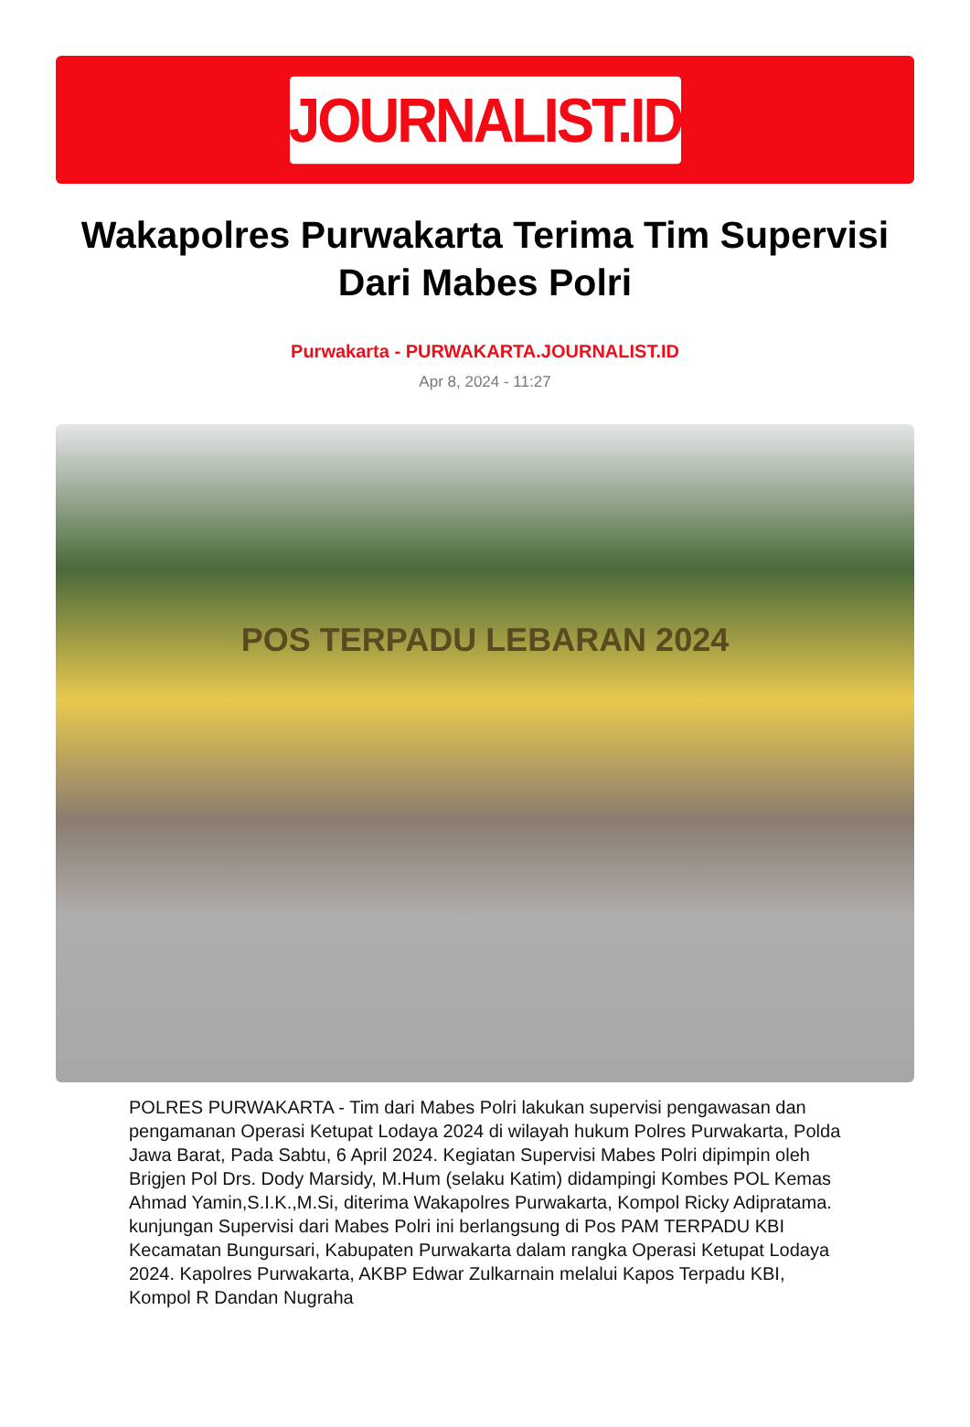JOURNALIST.ID
Wakapolres Purwakarta Terima Tim Supervisi Dari Mabes Polri
Purwakarta - PURWAKARTA.JOURNALIST.ID
Apr 8, 2024 - 11:27
POS TERPADU LEBARAN 2024
POLRES PURWAKARTA - Tim dari Mabes Polri lakukan supervisi pengawasan dan pengamanan Operasi Ketupat Lodaya 2024 di wilayah hukum Polres Purwakarta, Polda Jawa Barat, Pada Sabtu, 6 April 2024. Kegiatan Supervisi Mabes Polri dipimpin oleh Brigjen Pol Drs. Dody Marsidy, M.Hum (selaku Katim) didampingi Kombes POL Kemas Ahmad Yamin,S.I.K.,M.Si, diterima Wakapolres Purwakarta, Kompol Ricky Adipratama. kunjungan Supervisi dari Mabes Polri ini berlangsung di Pos PAM TERPADU KBI Kecamatan Bungursari, Kabupaten Purwakarta dalam rangka Operasi Ketupat Lodaya 2024. Kapolres Purwakarta, AKBP Edwar Zulkarnain melalui Kapos Terpadu KBI, Kompol R Dandan Nugraha